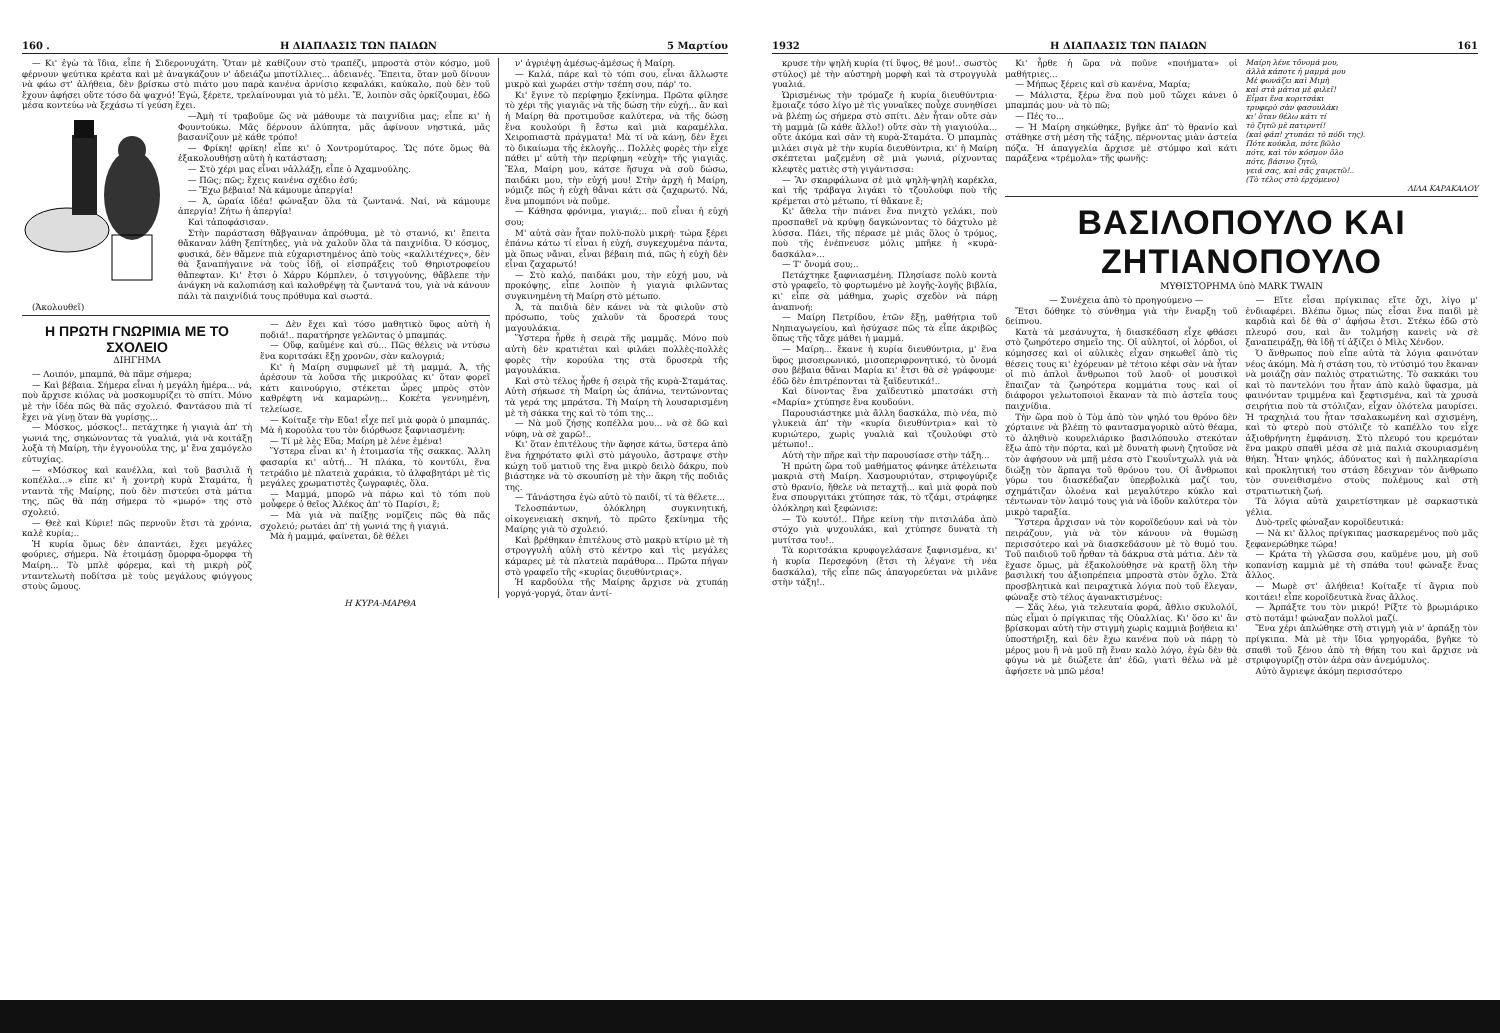160 . Η ΔΙΑΠΛΑΣΙΣ ΤΩΝ ΠΑΙΔΩΝ 5 Μαρτίου
— Κι' ἐγὼ τὰ ἴδια, εἶπε ἡ Σιδερονυχάτη. Ὅταν μὲ καθίζουν στὸ τραπέζι, μπροστὰ στὸν κόσμο, μοῦ φέρνουν ψεύτικα κρέατα καὶ μὲ ἀναγκάζουν ν' ἀδειάζω μποτίλλιες... ἀδειανές. Ἔπειτα, ὅταν μοῦ δίνουν νὰ φάω στ' ἀλήθεια, δὲν βρίσκω στὸ πιάτο μου παρὰ κανένα ἀρνίσιο κεφαλάκι, καύκαλο, ποὺ δὲν τοῦ ἔχουν ἀφήσει οὔτε τόσο δὰ ψαχνό! Ἐγώ, ξέρετε, τρελαίνουμαι γιὰ τὸ μέλι. Ἔ, λοιπὸν σᾶς ὁρκίζουμαι, ἐδῶ μέσα κοντεύω νὰ ξεχάσω τί γεύση ἔχει.
—Ἀμὴ τί τραβοῦμε ὥς νὰ μάθουμε τὰ παιχνίδια μας; εἶπε κι' ἡ Φουντούκω. Μᾶς δέρνουν ἀλύπητα, μᾶς ἀφίνουν νηστικά, μᾶς βασανίζουν μὲ κάθε τρόπο!
— Φρίκη! φρίκη! εἶπε κι' ὁ Χοντρομύταρος. Ὥς πότε ὅμως θὰ ἐξακολουθήσῃ αὐτὴ ἡ κατάσταση;
— Στὸ χέρι μας εἶναι νἀλλάξῃ, εἶπε ὁ Ἀχαμνούλης.
— Πῶς; πῶς; ἔχεις κανένα σχέδιο ἐσύ;
— Ἔχω βέβαια! Νὰ κάμουμε ἀπεργία!
— Ἀ, ὡραία ἰδέα! φώναξαν ὅλα τὰ ζωντανά. Ναί, νὰ κάμουμε ἀπεργία! Ζήτω ἡ ἀπεργία!
Καὶ τἀποφάσισαν.
Στὴν παράσταση θἄβγαιναν ἀπρόθυμα, μὲ τὸ στανιό, κι' ἔπειτα θἄκαναν λάθη ξεπίτηδες, γιὰ νὰ χαλοῦν ὅλα τὰ παιχνίδια. Ὁ κόσμος, φυσικά, δὲν θἄμενε πιὰ εὐχαριστημένος ἀπὸ τοὺς «καλλιτέχνες», δὲν θὰ ξαναπήγαινε νὰ τοὺς ἰδῇ, οἱ εἰσπράξεις τοῦ Θηριοτροφείου θἄπεφταν. Κι' ἔτσι ὁ Χάρρυ Κόμπλεν, ὁ τσιγγούνης, θἄβλεπε τὴν ἀνάγκη νὰ καλοπιάσῃ καὶ καλοθρέψῃ τὰ ζωντανά του, γιὰ νὰ κάνουν πάλι τὰ παιχνίδιά τους πρόθυμα καὶ σωστά.
(Ἀκολουθεῖ)
Η ΠΡΩΤΗ ΓΝΩΡΙΜΙΑ ΜΕ ΤΟ ΣΧΟΛΕΙΟ
ΔΙΗΓΗΜΑ
— Λοιπόν, μπαμπά, θὰ πᾶμε σήμερα;
— Καὶ βέβαια. Σήμερα εἶναι ἡ μεγάλη ἡμέρα... νά, ποὺ ἄρχισε κιόλας νὰ μοσκομυρίζει τὸ σπίτι. Μόνο μὲ τὴν ἰδέα πῶς θὰ πᾶς σχολειό. Φαντάσου πιὰ τί ἔχει νὰ γίνῃ ὅταν θὰ γυρίσῃς...
— Μόσκος, μόσκος!.. πετάχτηκε ἡ γιαγιὰ ἀπ' τὴ γωνιά της, σηκώνοντας τὰ γυαλιά, γιὰ νὰ κοιτάξῃ λοξὰ τὴ Μαίρη, τὴν ἐγγονούλα της, μ' ἕνα χαμόγελο εὐτυχίας.
— «Μόσκος καὶ κανέλλα, καὶ τοῦ βασιλιᾶ ἡ κοπέλλα...» εἶπε κι' ἡ χοντρὴ κυρὰ Σταμάτα, ἡ νταντὰ τῆς Μαίρης, ποὺ δὲν πιστεύει στὰ μάτια της, πῶς θὰ πάῃ σήμερα τὸ «μωρό» της στὸ σχολειό.
— Θεὲ καὶ Κύριε! πῶς περνοῦν ἔτσι τὰ χρόνια, καλὲ κυρία;..
Ἡ κυρία ὅμως δὲν ἀπαντάει, ἔχει μεγάλες φούριες, σήμερα. Νὰ ἑτοιμάσῃ ὄμορφα-ὄμορφα τὴ Μαίρη... Τὸ μπλὲ φόρεμα, καὶ τὴ μικρὴ ρὸζ νταντελωτὴ ποδίτσα μὲ τοὺς μεγάλους φιόγγους στοὺς ὤμους.
— Δὲν ἔχει καὶ τόσο μαθητικὸ ὕφος αὐτὴ ἡ ποδιά!.. παρατήρησε γελῶντας ὁ μπαμπάς.
— Οὔφ, καϋμένε καὶ σύ... Πῶς θέλεις νὰ ντύσω ἕνα κοριτσάκι ἔξῃ χρονῶν, σὰν καλογριά;
Κι' ἡ Μαίρη συμφωνεῖ μὲ τὴ μαμμά. Ἀ, τῆς ἀρέσουν τὰ λοῦσα τῆς μικρούλας κι' ὅταν φορεῖ κάτι καινούργιο, στέκεται ὧρες μπρὸς στὸν καθρέφτη νὰ καμαρώνῃ... Κοκέτα γεννημένη, τελείωσε.
— Κοίταξε τὴν Εὔα! εἶχε πεῖ μιὰ φορὰ ὁ μπαμπάς. Μὰ ἡ κορούλα του τὸν διόρθωσε ξαφνιασμένη:
— Τί μὲ λὲς Εὔα; Μαίρη μὲ λένε ἐμένα!
Ὕστερα εἶναι κι' ἡ ἑτοιμασία τῆς σακκας. Ἄλλη φασαρία κι' αὐτή... Ἡ πλάκα, τὸ κοντύλι, ἕνα τετράδιο μὲ πλατειὰ χαράκια, τὸ ἀλφαβητάρι μὲ τὶς μεγάλες χρωματιστὲς ζωγραφιές, ὅλα.
— Μαμμά, μπορῶ νὰ πάρω καὶ τὸ τόπι ποὺ μοὖφερε ὁ θεῖος Ἀλέκος ἀπ' τὸ Παρίσι, ἔ;
— Μὰ γιὰ νὰ παίξῃς νομίζεις πῶς θὰ πᾶς σχολειό; ρωτάει ἀπ' τὴ γωνιά της ἡ γιαγιά.
Μὰ ἡ μαμμά, φαίνεται, δὲ θέλει
ν' ἀγριέψῃ ἀμέσως-ἀμέσως ἡ Μαίρη.
— Καλά, πάρε καὶ τὸ τόπι σου, εἶναι ἄλλωστε μικρὸ καὶ χωράει στὴν τσέπη σου, πάρ' το.
Κι' ἔγινε τὸ περίφημο ξεκίνημα. Πρῶτα φίλησε τὸ χέρι τῆς γιαγιᾶς νὰ τῆς δώσῃ τὴν εὐχή... ἂν καὶ ἡ Μαίρη θὰ προτιμοῦσε καλύτερα, νὰ τῆς δώσῃ ἕνα κουλούρι ἢ ἔστω καὶ μιὰ καραμέλλα. Χειροπιαστὰ πράγματα! Μὰ τί νὰ κάνῃ, δὲν ἔχει τὸ δικαίωμα τῆς ἐκλογῆς... Πολλὲς φορὲς τὴν εἶχε πάθει μ' αὐτὴ τὴν περίφημη «εὐχὴ» τῆς γιαγιᾶς. Ἔλα, Μαίρη μου, κάτσε ἥσυχα νὰ σοῦ δώσω, παιδάκι μου, τὴν εὐχή μου! Στὴν ἀρχὴ ἡ Μαίρη, νόμιζε πῶς ἡ εὐχὴ θἄναι κάτι σὰ ζαχαρωτό. Νά, ἕνα μπομπόνι νὰ ποῦμε.
— Κάθησα φρόνιμα, γιαγιά;.. ποῦ εἶναι ἡ εὐχή σου;
Μ' αὐτὰ σὰν ἦταν πολὺ-πολὺ μικρή· τώρα ξέρει ἐπάνω κάτω τί εἶναι ἡ εὐχή, συγκεχυμένα πάντα, μὰ ὅπως νἄναι, εἶναι βέβαιη πιά, πῶς ἡ εὐχὴ δὲν εἶναι ζαχαρωτό!
— Στὸ καλό, παιδάκι μου, τὴν εὐχή μου, νὰ προκόψῃς, εἶπε λοιπὸν ἡ γιαγιὰ φιλῶντας συγκινημένη τὴ Μαίρη στὸ μέτωπο.
Ἀ, τὰ παιδιὰ δὲν κάνει νὰ τὰ φιλοῦν στὸ πρόσωπο, τοὺς χαλοῦν τὰ δροσερά τους μαγουλάκια.
Ὕστερα ἦρθε ἡ σειρὰ τῆς μαμμᾶς. Μόνο ποὺ αὐτὴ δὲν κρατιέται καὶ φιλάει πολλὲς-πολλὲς φορὲς τὴν κορούλα της στὰ δροσερὰ τῆς μαγουλάκια.
Καὶ στὸ τέλος ἦρθε ἡ σειρὰ τῆς κυρὰ-Σταμάτας. Αὐτὴ σήκωσε τὴ Μαίρη ὡς ἀπάνω, τεντώνοντας τὰ γερά της μπράτσα. Τὴ Μαίρη τὴ λουσαρισμένη μὲ τὴ σάκκα της καὶ τὸ τόπι της...
— Νὰ μοῦ ζήσῃς κοπέλλα μου... νὰ σὲ δῶ καὶ νύφη, νὰ σὲ χαρῶ!..
Κι' ὅταν ἐπιτέλους τὴν ἄφησε κάτω, ὕστερα ἀπὸ ἕνα ἠχηρότατο φιλὶ στὸ μάγουλο, ἄστραψε στὴν κώχη τοῦ ματιοῦ της ἕνα μικρὸ δειλὸ δάκρυ, ποὺ βιάστηκε νὰ τὸ σκουπίσῃ μὲ τὴν ἄκρη τῆς ποδιᾶς της.
— Τἀνάστησα ἐγὼ αὐτὸ τὸ παιδί, τί τὰ θέλετε...
Τελοσπάντων, ὁλόκληρη συγκινητική, οἰκογενειακὴ σκηνή, τὸ πρῶτο ξεκίνημα τῆς Μαίρης γιὰ τὸ σχολειό.
Καὶ βρέθηκαν ἐπιτέλους στὸ μακρὺ κτίριο μὲ τὴ στρογγυλὴ αὐλὴ στὸ κέντρο καὶ τὶς μεγάλες κάμαρες μὲ τὰ πλατειὰ παράθυρα... Πρῶτα πήγαν στὸ γραφεῖο τῆς «κυρίας διευθύντριας».
Ἡ καρδούλα τῆς Μαίρης ἄρχισε νὰ χτυπάῃ γοργά-γοργά, ὅταν ἀντί-
Η ΚΥΡΑ-ΜΑΡΘΑ
1932 Η ΔΙΑΠΛΑΣΙΣ ΤΩΝ ΠΑΙΔΩΝ 161
κρυσε τὴν ψηλὴ κυρία (τί ὕψος, θέ μου!.. σωστὸς στύλος) μὲ τὴν αὐστηρὴ μορφὴ καὶ τὰ στρογγυλὰ γυαλιά.
Ὡρισμένως τὴν τρόμαζε ἡ κυρία διευθύντρια· ἔμοιαζε τόσο λίγο μὲ τὶς γυναῖκες ποὖχε συνηθίσει νὰ βλέπῃ ὡς σήμερα στὸ σπίτι. Δὲν ἦταν οὔτε σὰν τὴ μαμμὰ (ὢ κάθε ἄλλο!) οὔτε σὰν τὴ γιαγιούλα... οὔτε ἀκόμα καὶ σὰν τὴ κυρὰ-Σταμάτα. Ὁ μπαμπὰς μιλάει σιγὰ μὲ τὴν κυρία διευθύντρια, κι' ἡ Μαίρη σκέπτεται μαζεμένη σὲ μιὰ γωνιά, ρίχνοντας κλεφτὲς ματιὲς στὴ γιγάντισσα:
— Ἂν σκαρφάλωνα σὲ μιὰ ψηλὴ-ψηλὴ καρέκλα, καὶ τῆς τράβαγα λιγάκι τὸ τζουλούφι ποὺ τῆς κρέμεται στὸ μέτωπο, τί θἄκανε ἔ;
Κι' ἄθελα τὴν πιάνει ἕνα πνιχτὸ γελάκι, ποὺ προσπαθεῖ νὰ κρύψῃ δαγκώνοντας τὸ δάχτυλο μὲ λύσσα. Πάει, τῆς πέρασε μὲ μιᾶς ὅλος ὁ τρόμος, ποὺ τῆς ἐνέπνευσε μόλις μπῆκε ἡ «κυρὰ-δασκάλα»...
— Τ' ὄνομά σου;..
Πετάχτηκε ξαφνιασμένη. Πλησίασε πολὺ κοντὰ στὸ γραφεῖο, τὸ φορτωμένο μὲ λογῆς-λογῆς βιβλία, κι' εἶπε σὰ μάθημα, χωρὶς σχεδὸν νὰ πάρῃ ἀναπνοή:
— Μαίρη Πετρίδου, ἐτῶν ἔξῃ, μαθήτρια τοῦ Νηπιαγωγείου, καὶ ἠσύχασε πῶς τὰ εἶπε ἀκριβῶς ὅπως τῆς τἄχε μάθει ἡ μαμμά.
— Μαίρη... ἔκανε ἡ κυρία διευθύντρια, μ' ἕνα ὕφος μισοειρωνικό, μισοπεριφρονητικό, τὸ ὄνομά σου βέβαια θἄναι Μαρία κι' ἔτσι θὰ σὲ γράφουμε· ἐδῶ δὲν ἐπιτρέπονται τὰ ξαϊδευτικά!..
Καὶ δίνοντας ἕνα χαϊδευτικὸ μπατσάκι στὴ «Μαρία» χτύπησε ἕνα κουδούνι.
Παρουσιάστηκε μιὰ ἄλλη δασκάλα, πιὸ νέα, πιὸ γλυκειὰ ἀπ' τὴν «κυρία διευθύντρια» καὶ τὸ κυριώτερο, χωρὶς γυαλιὰ καὶ τζουλούφι στὸ μέτωπο!..
Αὐτὴ τὴν πῆρε καὶ τὴν παρουσίασε στὴν τάξη...
Ἡ πρώτη ὥρα τοῦ μαθήματος φάνηκε ἀτέλειωτα μακριὰ στὴ Μαίρη. Χασμουριόταν, στριφογύριζε στὸ θρανίο, ἤθελε νὰ πεταχτῇ... καὶ μιὰ φορὰ ποὺ ἕνα σπουργιτάκι χτύπησε τάκ, τὸ τζάμι, στράφηκε ὁλόκληρη καὶ ξεφώνισε:
— Τὸ κουτό!.. Πῆρε κείνη τὴν πιτσιλάδα ἀπὸ στόχο γιὰ ψυχουλάκι, καὶ χτύπησε δυνατὰ τὴ μυτίτσα του!..
Τὰ κοριτσάκια κρυφογελάσανε ξαφνισμένα, κι' ἡ κυρία Περσεφόνη (ἔτσι τὴ λέγανε τὴ νέα δασκάλα), τῆς εἶπε πῶς ἀπαγορεύεται νὰ μιλᾶνε στὴν τάξη!..
Κι' ἦρθε ἡ ὥρα νὰ ποῦνε «ποιήματα» οἱ μαθήτριες...
— Μήπως ξέρεις καὶ σὺ κανένα, Μαρία;
— Μάλιστα, ξέρω ἕνα ποὺ μοῦ τὤχει κάνει ὁ μπαμπάς μου· νὰ τὸ πῶ;
— Πές το...
— Ἡ Μαίρη σηκώθηκε, βγῆκε ἀπ' τὸ θρανίο καὶ στάθηκε στὴ μέση τῆς τάξης, πέρνοντας μιὰν ἀστεία πόζα. Ἡ ἀπαγγελία ἄρχισε μὲ στόμφο καὶ κάτι παράξενα «τρέμολα» τῆς φωνῆς:
Μαίρη λένε τὄνομά μου,
ἀλλὰ κάποτε ἡ μαμμά μου
Μὲ φωνάζει καὶ Μιμὴ
καὶ στὰ μάτια μὲ φιλεῖ!
Εἶμαι ἕνα κοριτσάκι
τρυφερὸ σὰν φασουλάκι
κι' ὅταν θέλω κάτι τί
τὸ ζητῶ μὲ πατιρντί!
(καὶ φάπ! χτυπάει τὸ πόδι της).
Πότε κούκλα, πότε βῶλο
πότε, καὶ τὸν κόσμον ὅλο
πότε, βάσινο ζητῶ,
γειά σας, καὶ σᾶς χαιρετῶ!..
(Τὸ τέλος στὸ ἐρχόμενο)
ΛΙΛΑ ΚΑΡΑΚΑΛΟΥ
ΒΑΣΙΛΟΠΟΥΛΟ ΚΑΙ ΖΗΤΙΑΝΟΠΟΥΛΟ
ΜΥΘΙΣΤΟΡΗΜΑ ὑπὸ MARK TWAIN
— Συνέχεια ἀπὸ τὸ προηγούμενο —
Ἔτσι δόθηκε τὸ σύνθημα γιὰ τὴν ἔναρξη τοῦ δείπνου.
Κατὰ τὰ μεσάνυχτα, ἡ διασκέδαση εἶχε φθάσει στὸ ζωηρότερο σημεῖο της. Οἱ αὐλητοί, οἱ λόρδοι, οἱ κόμησσες καὶ οἱ αὐλικὲς εἶχαν σηκωθεῖ ἀπὸ τὶς θέσεις τους κι' ἐχόρευαν μὲ τέτοιο κέφι σὰν νὰ ἦταν οἱ πιὸ ἁπλοὶ ἄνθρωποι τοῦ λαοῦ· οἱ μουσικοὶ ἔπαιζαν τὰ ζωηρότερα κομμάτια τους καὶ οἱ διάφοροι γελωτοποιοὶ ἔκαναν τὰ πιὸ ἀστεῖα τους παιχνίδια.
Τὴν ὥρα ποὺ ὁ Τὸμ ἀπὸ τὸν ψηλό του θρόνο δὲν χόρταινε νὰ βλέπῃ τὸ φαντασμαγορικὸ αὐτὸ θέαμα, τὸ ἀληθινὸ κουρελιάρικο βασιλόπουλο στεκόταν ἔξω ἀπὸ τὴν πόρτα, καὶ μὲ δυνατὴ φωνὴ ζητοῦσε νὰ τὸν ἀφήσουν νὰ μπῇ μέσα στὸ Γκουΐντχωλλ γιὰ νὰ διώξῃ τὸν ἅρπαγα τοῦ θρόνου του. Οἱ ἄνθρωποι γύρω του διασκέδαζαν ὑπερβολικὰ μαζί του, σχημάτιζαν ὁλοένα καὶ μεγαλύτερο κύκλο καὶ τέντωναν τὸν λαιμό τους γιὰ νὰ ἰδοῦν καλύτερα τὸν μικρὸ ταραξία.
Ὕστερα ἄρχισαν νὰ τὸν κοροϊδεύουν καὶ νὰ τὸν πειράζουν, γιὰ νὰ τὸν κάνουν νὰ θυμώσῃ περισσότερο καὶ νὰ διασκεδάσουν μὲ τὸ θυμό του. Τοῦ παιδιοῦ τοῦ ἦρθαν τὰ δάκρυα στὰ μάτια. Δὲν τὰ ἔχασε ὅμως, μὰ ἐξακολούθησε νὰ κρατῇ ὅλη τὴν βασιλική του ἀξιοπρέπεια μπροστὰ στὸν ὄχλο. Στὰ προσβλητικὰ καὶ πειραχτικὰ λόγια ποὺ τοῦ ἔλεγαν, φώναξε στὸ τέλος ἀγανακτισμένος:
— Σᾶς λέω, γιὰ τελευταία φορά, ἄθλιο σκυλολόϊ, πὼς εἶμαι ὁ πρίγκιπας τῆς Οὐαλλίας. Κι' ὅσο κι' ἂν βρίσκομαι αὐτὴ τὴν στιγμὴ χωρὶς καμμιὰ βοήθεια κι' ὑποστήριξη, καὶ δὲν ἔχω κανένα ποὺ νὰ πάρῃ τὸ μέρος μου ἢ νὰ μοῦ πῇ ἕναν καλὸ λόγο, ἐγὼ δὲν θὰ φύγω νὰ μὲ διώξετε ἀπ' ἐδῶ, γιατὶ θέλω νὰ μὲ ἀφήσετε νὰ μπῶ μέσα!
— Εἴτε εἶσαι πρίγκιπας εἴτε ὄχι, λίγο μ' ἐνδιαφέρει. Βλέπω ὅμως πὼς εἶσαι ἕνα παιδὶ μὲ καρδιὰ καὶ δὲ θὰ σ' ἀφήσω ἔτσι. Στέκω ἐδῶ στὸ πλευρό σου, καὶ ἂν τολμήσῃ κανεὶς νὰ σὲ ξαναπειράξῃ, θὰ ἰδῇ τί ἀξίζει ὁ Μὶλς Χένδον.
Ὁ ἄνθρωπος ποὺ εἶπε αὐτὰ τὰ λόγια φαινόταν νέος ἀκόμη. Μὰ ἡ στάση του, τὸ ντύσιμό του ἔκαναν νὰ μοιάζῃ σὰν παλιὸς στρατιώτης. Τὸ σακκάκι του καὶ τὸ παντελόνι του ἦταν ἀπὸ καλὸ ὕφασμα, μὰ φαινόνταν τριμμένα καὶ ξεφτισμένα, καὶ τὰ χρυσὰ σειρήτια ποὺ τὰ στόλιζαν, εἶχαν ὁλότελα μαυρίσει. Ἡ τραχηλιά του ἦταν τσαλακωμένη καὶ σχισμένη, καὶ τὸ φτερὸ ποὺ στόλιζε τὸ καπέλλο του εἶχε ἀξιοθρήνητη ἐμφάνιση. Στὸ πλευρό του κρεμόταν ἕνα μακρὺ σπαθὶ μέσα σὲ μιὰ παλιὰ σκουριασμένη θήκη. Ἦταν ψηλός, ἀδύνατος καὶ ἡ παλληκαρίσια καὶ προκλητική του στάση ἔδειχναν τὸν ἄνθρωπο τὸν συνειθισμένο στοὺς πολέμους καὶ στὴ στρατιωτικὴ ζωή.
Τὰ λόγια αὐτὰ χαιρετίστηκαν μὲ σαρκαστικὰ γέλια.
Δυὸ-τρεῖς φώναξαν κοροϊδευτικά:
— Νὰ κι' ἄλλος πρίγκιπας μασκαρεμένος ποὺ μᾶς ξεφανερώθηκε τώρα!
— Κράτα τὴ γλῶσσα σου, καϋμένε μου, μὴ σοῦ κοπανίσῃ καμμιὰ μὲ τὴ σπάθα του! φώναξε ἕνας ἄλλος.
— Μωρὲ στ' ἀλήθεια! Κοίταξε τί ἄγρια ποὺ κοιτάει! εἶπε κοροϊδευτικὰ ἕνας ἄλλος.
— Ἁρπάξτε του τὸν μικρό! Ρίξτε τὸ βρωμιάρικο στὸ ποτάμι! φώναξαν πολλοὶ μαζί.
Ἕνα χέρι ἁπλώθηκε στὴ στιγμὴ γιὰ ν' ἁρπάξῃ τὸν πρίγκιπα. Μὰ μὲ τὴν ἴδια γρηγοράδα, βγῆκε τὸ σπαθὶ τοῦ ξένου ἀπὸ τὴ θήκη του καὶ ἄρχισε νὰ στριφογυρίζῃ στὸν ἀέρα σὰν ἀνεμόμυλος.
Αὐτὸ ἄγριεψε ἀκόμη περισσότερο